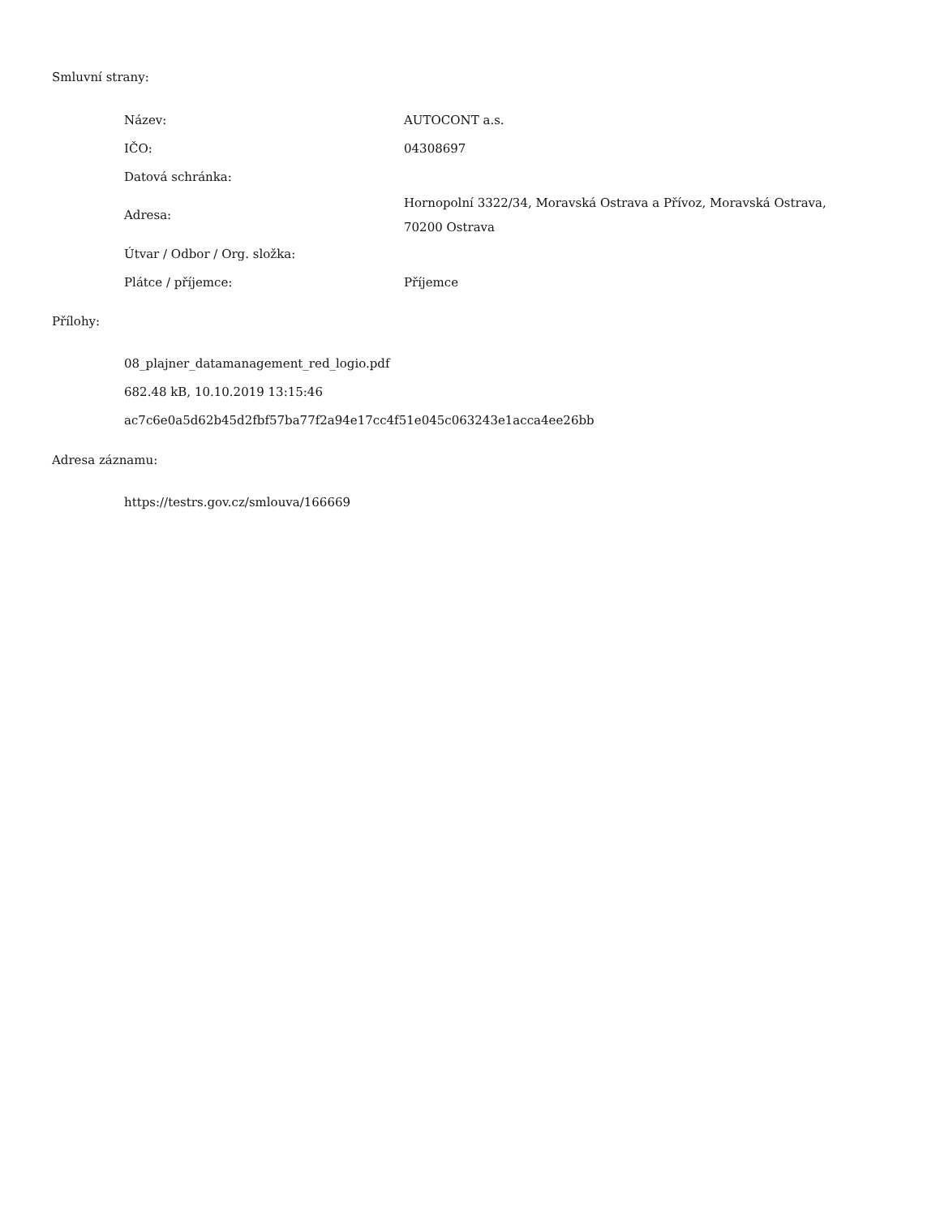Smluvní strany:
| Název: | AUTOCONT a.s. |
| IČO: | 04308697 |
| Datová schránka: | |
| Adresa: | Hornopolní 3322/34, Moravská Ostrava a Přívoz, Moravská Ostrava, 70200 Ostrava |
| Útvar / Odbor / Org. složka: | |
| Plátce / příjemce: | Příjemce |
Přílohy:
08_plajner_datamanagement_red_logio.pdf
682.48 kB, 10.10.2019 13:15:46
ac7c6e0a5d62b45d2fbf57ba77f2a94e17cc4f51e045c063243e1acca4ee26bb
Adresa záznamu:
https://testrs.gov.cz/smlouva/166669